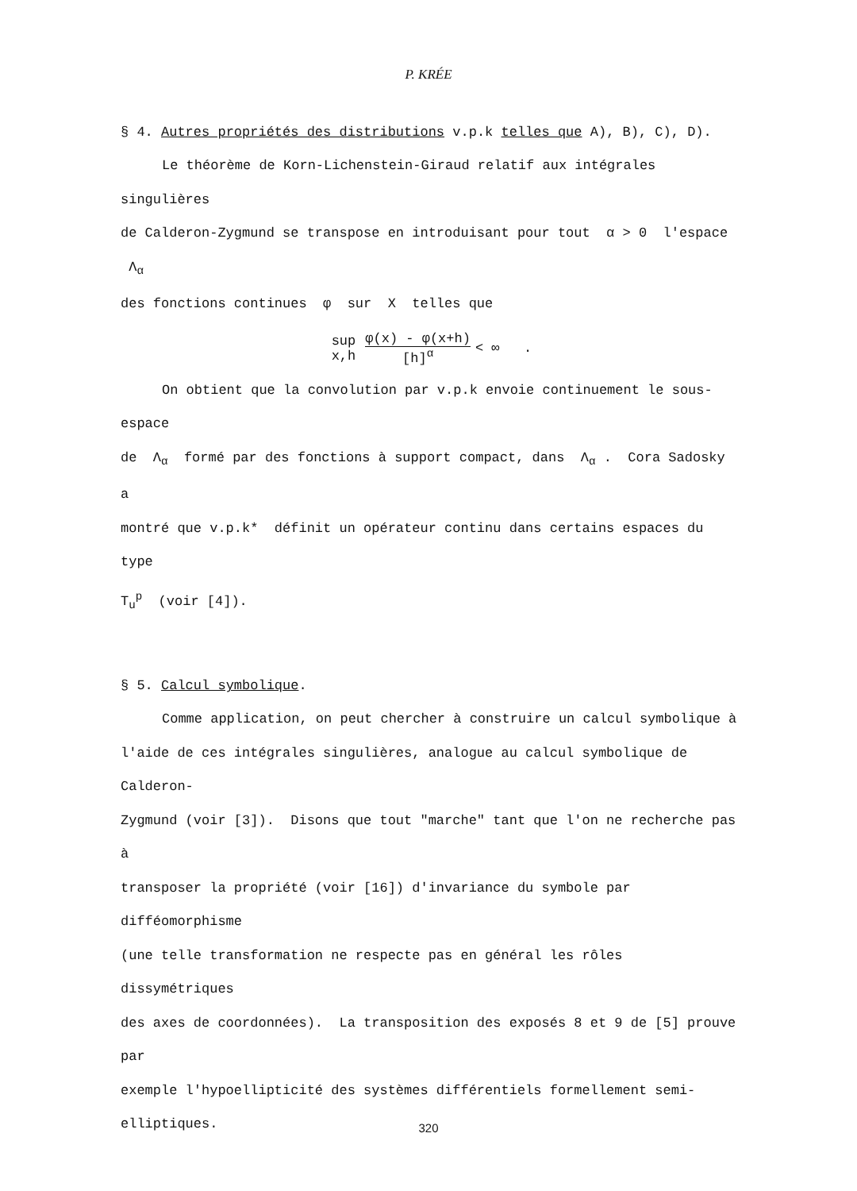P. KRÉE
§ 4. Autres propriétés des distributions v.p.k telles que A), B), C), D).
Le théorème de Korn-Lichenstein-Giraud relatif aux intégrales singulières
de Calderon-Zygmund se transpose en introduisant pour tout α > 0 l'espace Λ<sub>α</sub>
des fonctions continues φ sur X telles que
sup x,h φ(x) - φ(x+h) [h]<sup>α</sup> < ∞ .
On obtient que la convolution par v.p.k envoie continuement le sous-espace
de Λ<sub>α</sub> formé par des fonctions à support compact, dans Λ<sub>α</sub> . Cora Sadosky a
montré que v.p.k* définit un opérateur continu dans certains espaces du type
T<sub>u</sub><sup>p</sup> (voir [4]).
§ 5. Calcul symbolique.
Comme application, on peut chercher à construire un calcul symbolique à
l'aide de ces intégrales singulières, analogue au calcul symbolique de Calderon-
Zygmund (voir [3]). Disons que tout "marche" tant que l'on ne recherche pas à
transposer la propriété (voir [16]) d'invariance du symbole par difféomorphisme
(une telle transformation ne respecte pas en général les rôles dissymétriques
des axes de coordonnées). La transposition des exposés 8 et 9 de [5] prouve par
exemple l'hypoellipticité des systèmes différentiels formellement semi-elliptiques.
320